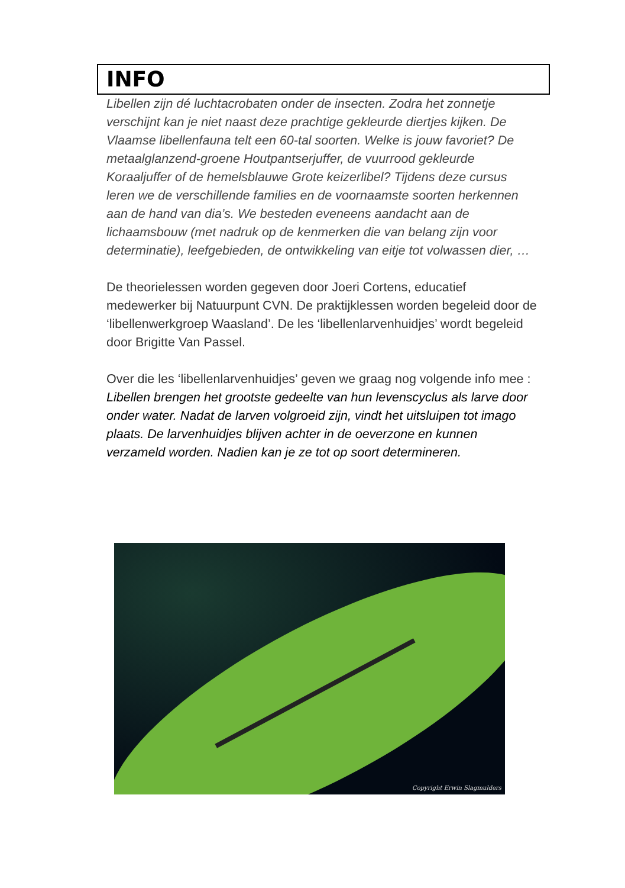INFO
Libellen zijn dé luchtacrobaten onder de insecten. Zodra het zonnetje verschijnt kan je niet naast deze prachtige gekleurde diertjes kijken. De Vlaamse libellenfauna telt een 60-tal soorten. Welke is jouw favoriet? De metaalglanzend-groene Houtpantserjuffer, de vuurrood gekleurde Koraaljuffer of de hemelsblauwe Grote keizerlibel? Tijdens deze cursus leren we de verschillende families en de voornaamste soorten herkennen aan de hand van dia’s. We besteden eveneens aandacht aan de lichaamsbouw (met nadruk op de kenmerken die van belang zijn voor determinatie), leefgebieden, de ontwikkeling van eitje tot volwassen dier, …
De theorielessen worden gegeven door Joeri Cortens, educatief medewerker bij Natuurpunt CVN. De praktijklessen worden begeleid door de ‘libellenwerkgroep Waasland’. De les ‘libellenlarvenhuidjes’ wordt begeleid door Brigitte Van Passel.
Over die les ‘libellenlarvenhuidjes’ geven we graag nog volgende info mee :
Libellen brengen het grootste gedeelte van hun levenscyclus als larve door onder water. Nadat de larven volgroeid zijn, vindt het uitsluipen tot imago plaats. De larvenhuidjes blijven achter in de oeverzone en kunnen verzameld worden. Nadien kan je ze tot op soort determineren.
Copyright Erwin Slagmulders